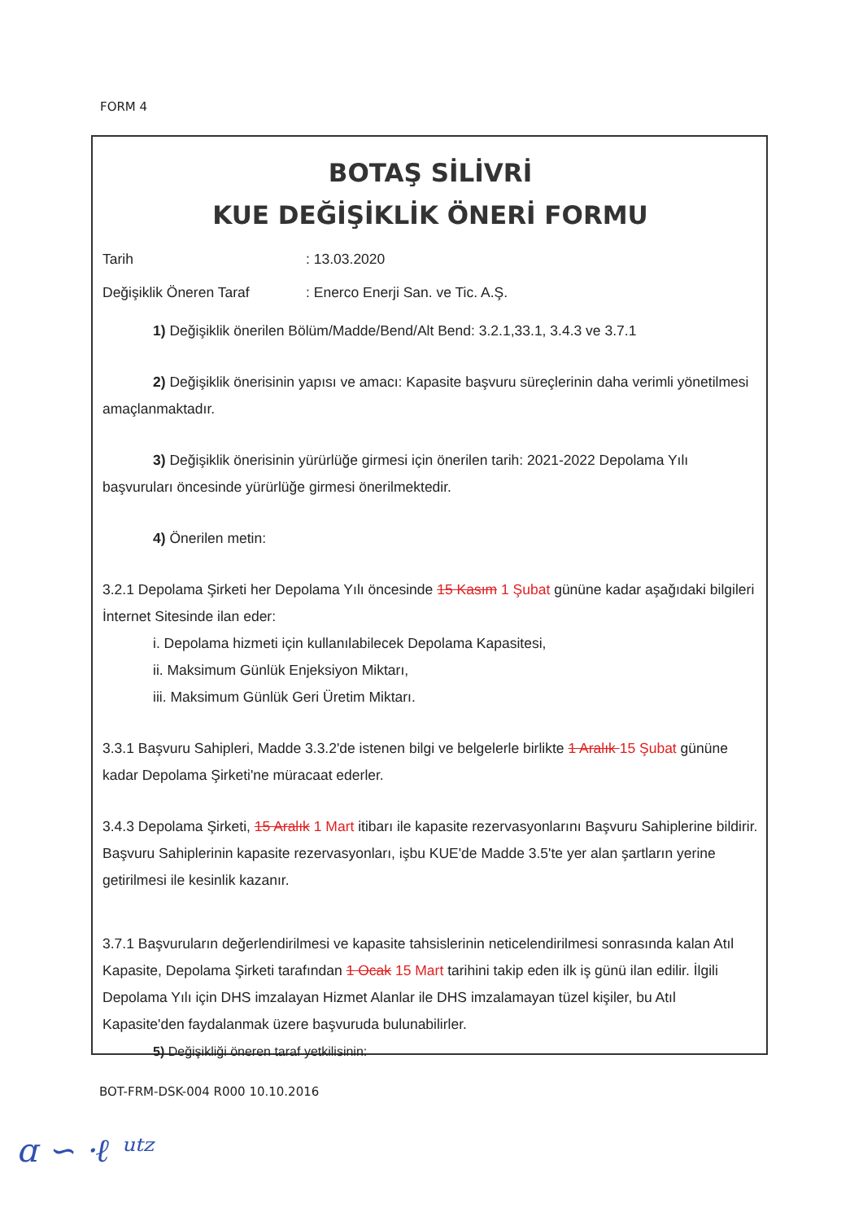FORM 4
BOTAŞ SİLİVRİ
KUE DEĞİŞİKLİK ÖNERİ FORMU
Tarih: 13.03.2020
Değişiklik Öneren Taraf: Enerco Enerji San. ve Tic. A.Ş.
1) Değişiklik önerilen Bölüm/Madde/Bend/Alt Bend: 3.2.1,33.1, 3.4.3 ve 3.7.1
2) Değişiklik önerisinin yapısı ve amacı: Kapasite başvuru süreçlerinin daha verimli yönetilmesi amaçlanmaktadır.
3) Değişiklik önerisinin yürürlüğe girmesi için önerilen tarih: 2021-2022 Depolama Yılı başvuruları öncesinde yürürlüğe girmesi önerilmektedir.
4) Önerilen metin:
3.2.1 Depolama Şirketi her Depolama Yılı öncesinde 15 Kasım 1 Şubat gününe kadar aşağıdaki bilgileri İnternet Sitesinde ilan eder:
i. Depolama hizmeti için kullanılabilecek Depolama Kapasitesi,
ii. Maksimum Günlük Enjeksiyon Miktarı,
iii. Maksimum Günlük Geri Üretim Miktarı.
3.3.1 Başvuru Sahipleri, Madde 3.3.2'de istenen bilgi ve belgelerle birlikte 1 Aralık 15 Şubat gününe kadar Depolama Şirketi'ne müracaat ederler.
3.4.3 Depolama Şirketi, 15 Aralık 1 Mart itibarı ile kapasite rezervasyonlarını Başvuru Sahiplerine bildirir. Başvuru Sahiplerinin kapasite rezervasyonları, işbu KUE'de Madde 3.5'te yer alan şartların yerine getirilmesi ile kesinlik kazanır.
3.7.1 Başvuruların değerlendirilmesi ve kapasite tahsislerinin neticelendirilmesi sonrasında kalan Atıl Kapasite, Depolama Şirketi tarafından 1 Ocak 15 Mart tarihini takip eden ilk iş günü ilan edilir. İlgili Depolama Yılı için DHS imzalayan Hizmet Alanlar ile DHS imzalamayan tüzel kişiler, bu Atıl Kapasite'den faydalanmak üzere başvuruda bulunabilirler.
5) Değişikliği öneren taraf yetkilisinin:
BOT-FRM-DSK-004 R000 10.10.2016
ɑ ∽ ·ℓ ᵘᵗᶻ